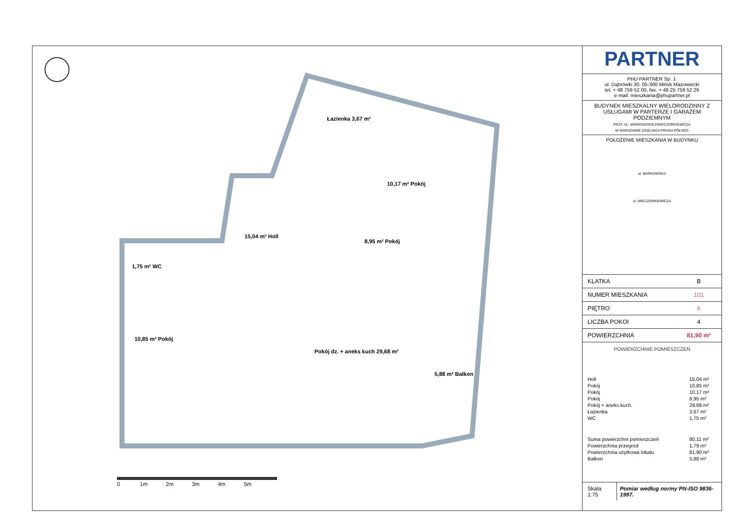Łazienka 3,67 m²
10,17 m² Pokój
15,04 m² Holl
8,95 m² Pokój
1,75 m² WC
10,85 m² Pokój
Pokój dz. + aneks kuch 29,68 m²
5,88 m² Balkon
0 1m 2m 3m 4m 5m
PARTNER
PHU PARTNER Sp. J.
ul. Dąbrówki 30, 05-300 Mińsk Mazowiecki
tel. + 48 759 52 00, fax. + 48 25 759 52 26
e-mail: mieszkania@phupartner.pl
BUDYNEK MIESZKALNY WIELORODZINNY Z USŁUGAMI W PARTERZE I GARAŻEM PODZIEMNYM
PRZY UL. MARKOWSKIEJ/WIECZORKIEWICZA
W WARSZAWIE DZIELNICA PRAGA PÓŁNOC
POŁOŻENIE MIESZKANIA W BUDYNKU
ul. MARKOWSKA
ul. WIECZORKIEWICZA
| KLATKA | B |
| NUMER MIESZKANIA | 101 |
| PIĘTRO | 6 |
| LICZBA POKOI | 4 |
| POWIERZCHNIA | 81,90 m² |
POWIERZCHNIE POMIESZCZEŃ
| Holl | 15,04 m² |
| Pokój | 10,85 m² |
| Pokój | 10,17 m² |
| Pokój | 8,95 m² |
| Pokój + aneks kuch. | 29,68 m² |
| Łazienka | 3,67 m² |
| WC | 1,75 m² |
| Suma powierzchni pomieszczeń | 80,11 m² |
| Powierzchnia przegród | 1,79 m² |
| Powierzchnia użytkowa lokalu | 81,90 m² |
| Balkon | 5,88 m² |
Skala 1:75 Pomiar według normy PN-ISO 9836-1997.